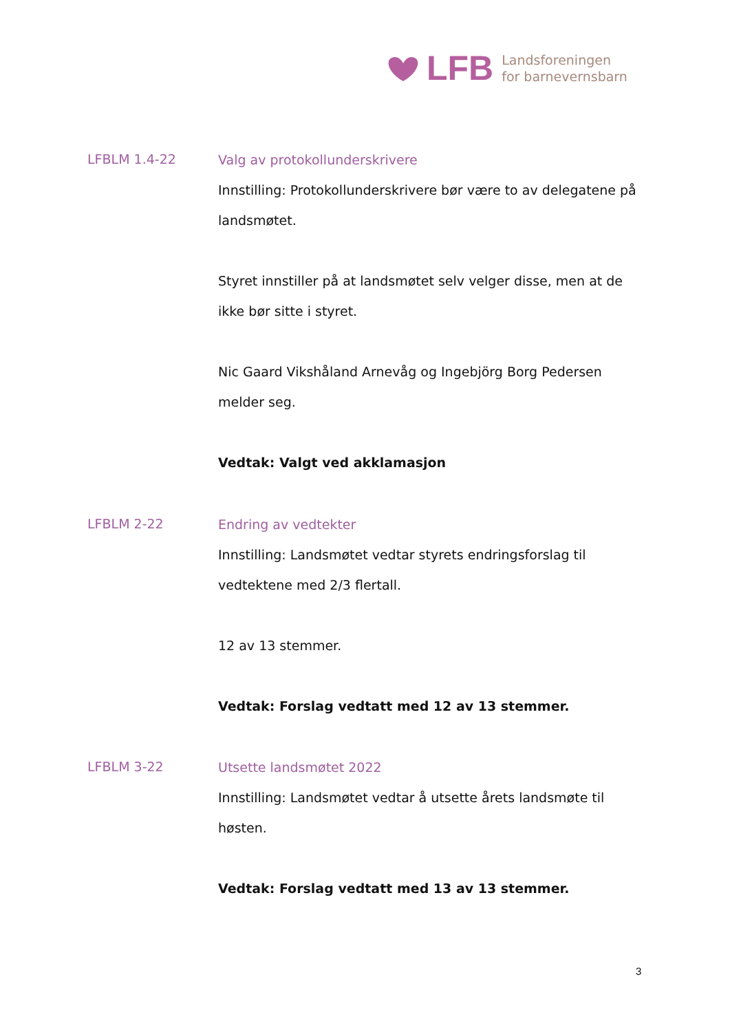LFB
Landsforeningen
for barnevernsbarn
LFBLM 1.4-22
Valg av protokollunderskrivere
Innstilling: Protokollunderskrivere bør være to av delegatene på landsmøtet.
Styret innstiller på at landsmøtet selv velger disse, men at de ikke bør sitte i styret.
Nic Gaard Vikshåland Arnevåg og Ingebjörg Borg Pedersen melder seg.
Vedtak: Valgt ved akklamasjon
LFBLM 2-22
Endring av vedtekter
Innstilling: Landsmøtet vedtar styrets endringsforslag til vedtektene med 2/3 flertall.
12 av 13 stemmer.
Vedtak: Forslag vedtatt med 12 av 13 stemmer.
LFBLM 3-22
Utsette landsmøtet 2022
Innstilling: Landsmøtet vedtar å utsette årets landsmøte til høsten.
Vedtak: Forslag vedtatt med 13 av 13 stemmer.
3